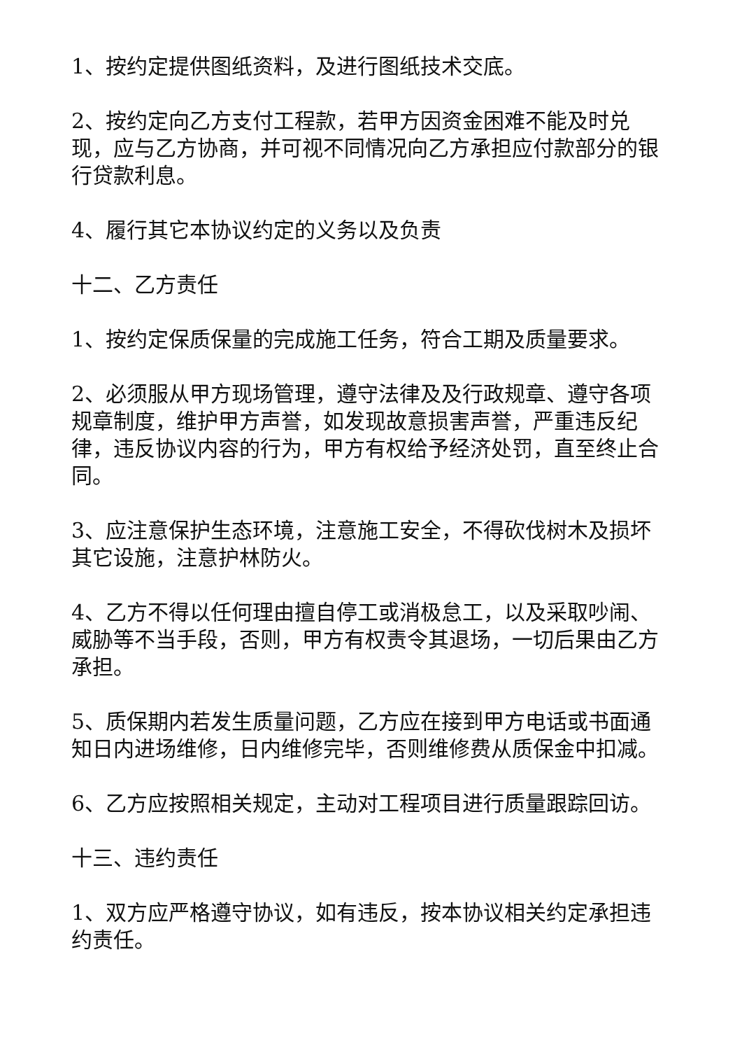1、按约定提供图纸资料，及进行图纸技术交底。
2、按约定向乙方支付工程款，若甲方因资金困难不能及时兑现，应与乙方协商，并可视不同情况向乙方承担应付款部分的银行贷款利息。
4、履行其它本协议约定的义务以及负责
十二、乙方责任
1、按约定保质保量的完成施工任务，符合工期及质量要求。
2、必须服从甲方现场管理，遵守法律及及行政规章、遵守各项规章制度，维护甲方声誉，如发现故意损害声誉，严重违反纪律，违反协议内容的行为，甲方有权给予经济处罚，直至终止合同。
3、应注意保护生态环境，注意施工安全，不得砍伐树木及损坏其它设施，注意护林防火。
4、乙方不得以任何理由擅自停工或消极怠工，以及采取吵闹、威胁等不当手段，否则，甲方有权责令其退场，一切后果由乙方承担。
5、质保期内若发生质量问题，乙方应在接到甲方电话或书面通知日内进场维修，日内维修完毕，否则维修费从质保金中扣减。
6、乙方应按照相关规定，主动对工程项目进行质量跟踪回访。
十三、违约责任
1、双方应严格遵守协议，如有违反，按本协议相关约定承担违约责任。